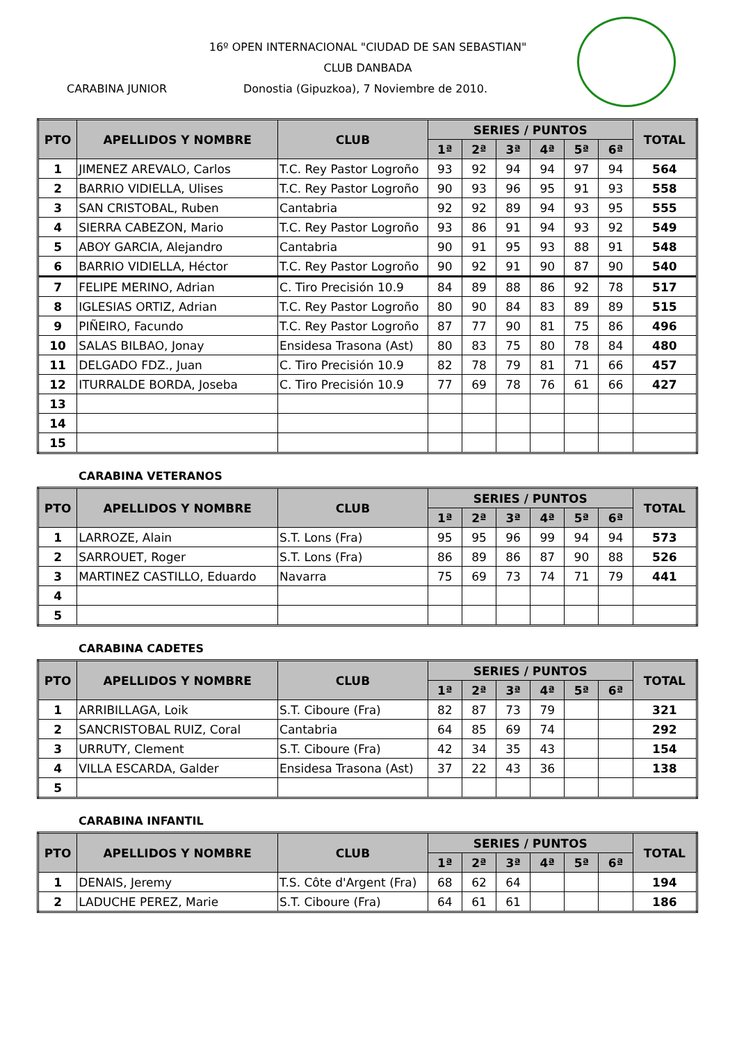16º OPEN INTERNACIONAL "CIUDAD DE SAN SEBASTIAN"
CLUB DANBADA
CARABINA JUNIOR Donostia (Gipuzkoa), 7 Noviembre de 2010.
| PTO | APELLIDOS Y NOMBRE | CLUB | SERIES / PUNTOS | | | | | | TOTAL |
| --- | --- | --- | --- | --- | --- | --- | --- | --- | --- |
| | | | 1ª | 2ª | 3ª | 4ª | 5ª | 6ª | |
| 1 | JIMENEZ AREVALO, Carlos | T.C. Rey Pastor Logroño | 93 | 92 | 94 | 94 | 97 | 94 | 564 |
| 2 | BARRIO VIDIELLA, Ulises | T.C. Rey Pastor Logroño | 90 | 93 | 96 | 95 | 91 | 93 | 558 |
| 3 | SAN CRISTOBAL, Ruben | Cantabria | 92 | 92 | 89 | 94 | 93 | 95 | 555 |
| 4 | SIERRA CABEZON, Mario | T.C. Rey Pastor Logroño | 93 | 86 | 91 | 94 | 93 | 92 | 549 |
| 5 | ABOY GARCIA, Alejandro | Cantabria | 90 | 91 | 95 | 93 | 88 | 91 | 548 |
| 6 | BARRIO VIDIELLA, Héctor | T.C. Rey Pastor Logroño | 90 | 92 | 91 | 90 | 87 | 90 | 540 |
| 7 | FELIPE MERINO, Adrian | C. Tiro Precisión 10.9 | 84 | 89 | 88 | 86 | 92 | 78 | 517 |
| 8 | IGLESIAS ORTIZ, Adrian | T.C. Rey Pastor Logroño | 80 | 90 | 84 | 83 | 89 | 89 | 515 |
| 9 | PIÑEIRO, Facundo | T.C. Rey Pastor Logroño | 87 | 77 | 90 | 81 | 75 | 86 | 496 |
| 10 | SALAS BILBAO, Jonay | Ensidesa Trasona (Ast) | 80 | 83 | 75 | 80 | 78 | 84 | 480 |
| 11 | DELGADO FDZ., Juan | C. Tiro Precisión 10.9 | 82 | 78 | 79 | 81 | 71 | 66 | 457 |
| 12 | ITURRALDE BORDA, Joseba | C. Tiro Precisión 10.9 | 77 | 69 | 78 | 76 | 61 | 66 | 427 |
| 13 | | | | | | | | | |
| 14 | | | | | | | | | |
| 15 | | | | | | | | | |
CARABINA VETERANOS
| PTO | APELLIDOS Y NOMBRE | CLUB | SERIES / PUNTOS | | | | | | TOTAL |
| --- | --- | --- | --- | --- | --- | --- | --- | --- | --- |
| | | | 1ª | 2ª | 3ª | 4ª | 5ª | 6ª | |
| 1 | LARROZE, Alain | S.T. Lons (Fra) | 95 | 95 | 96 | 99 | 94 | 94 | 573 |
| 2 | SARROUET, Roger | S.T. Lons (Fra) | 86 | 89 | 86 | 87 | 90 | 88 | 526 |
| 3 | MARTINEZ CASTILLO, Eduardo | Navarra | 75 | 69 | 73 | 74 | 71 | 79 | 441 |
| 4 | | | | | | | | | |
| 5 | | | | | | | | | |
CARABINA CADETES
| PTO | APELLIDOS Y NOMBRE | CLUB | SERIES / PUNTOS | | | | | | TOTAL |
| --- | --- | --- | --- | --- | --- | --- | --- | --- | --- |
| | | | 1ª | 2ª | 3ª | 4ª | 5ª | 6ª | |
| 1 | ARRIBILLAGA, Loik | S.T. Ciboure (Fra) | 82 | 87 | 73 | 79 | | | 321 |
| 2 | SANCRISTOBAL RUIZ, Coral | Cantabria | 64 | 85 | 69 | 74 | | | 292 |
| 3 | URRUTY, Clement | S.T. Ciboure (Fra) | 42 | 34 | 35 | 43 | | | 154 |
| 4 | VILLA ESCARDA, Galder | Ensidesa Trasona (Ast) | 37 | 22 | 43 | 36 | | | 138 |
| 5 | | | | | | | | | |
CARABINA INFANTIL
| PTO | APELLIDOS Y NOMBRE | CLUB | SERIES / PUNTOS | | | | | | TOTAL |
| --- | --- | --- | --- | --- | --- | --- | --- | --- | --- |
| | | | 1ª | 2ª | 3ª | 4ª | 5ª | 6ª | |
| 1 | DENAIS, Jeremy | T.S. Côte d'Argent (Fra) | 68 | 62 | 64 | | | | 194 |
| 2 | LADUCHE PEREZ, Marie | S.T. Ciboure (Fra) | 64 | 61 | 61 | | | | 186 |